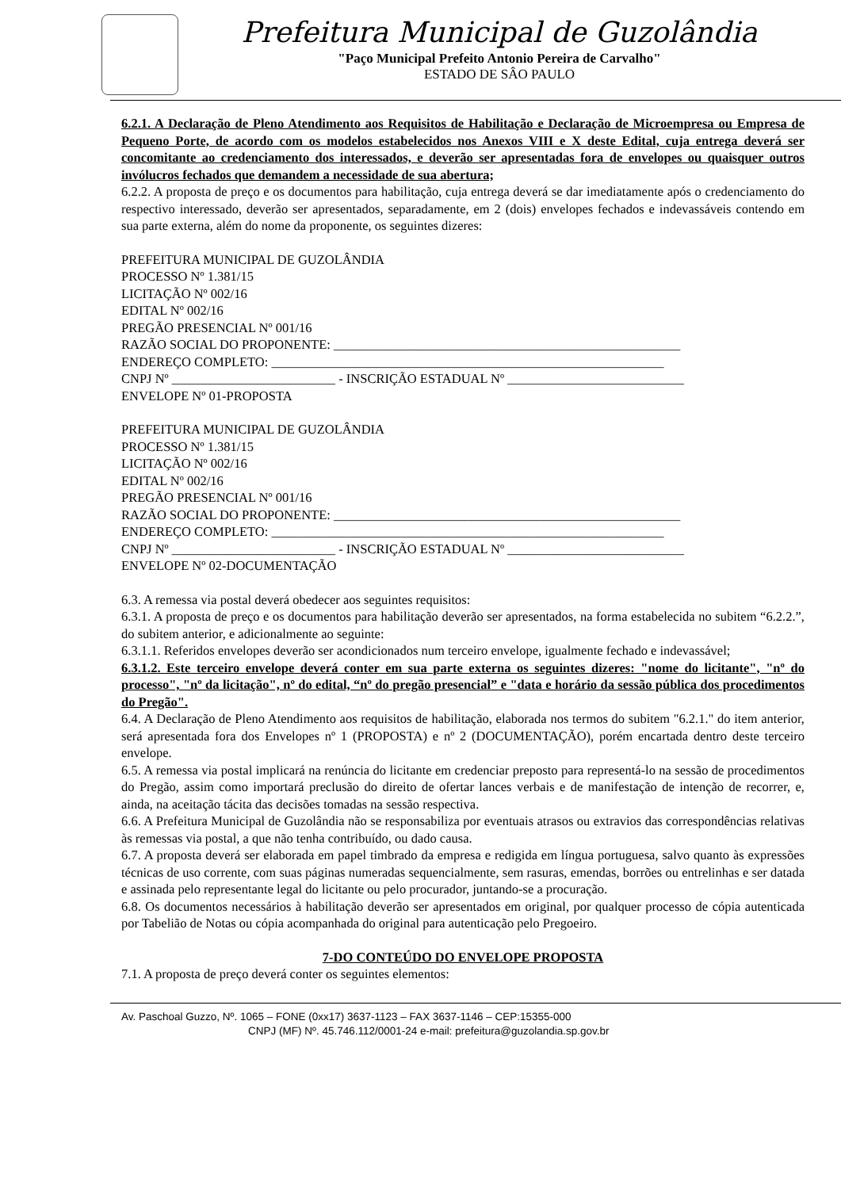Prefeitura Municipal de Guzolândia
"Paço Municipal Prefeito Antonio Pereira de Carvalho"
ESTADO DE SÂO PAULO
6.2.1. A Declaração de Pleno Atendimento aos Requisitos de Habilitação e Declaração de Microempresa ou Empresa de Pequeno Porte, de acordo com os modelos estabelecidos nos Anexos VIII e X deste Edital, cuja entrega deverá ser concomitante ao credenciamento dos interessados, e deverão ser apresentadas fora de envelopes ou quaisquer outros invólucros fechados que demandem a necessidade de sua abertura;
6.2.2. A proposta de preço e os documentos para habilitação, cuja entrega deverá se dar imediatamente após o credenciamento do respectivo interessado, deverão ser apresentados, separadamente, em 2 (dois) envelopes fechados e indevassáveis contendo em sua parte externa, além do nome da proponente, os seguintes dizeres:
PREFEITURA MUNICIPAL DE GUZOLÂNDIA
PROCESSO Nº 1.381/15
LICITAÇÃO Nº 002/16
EDITAL Nº 002/16
PREGÃO PRESENCIAL Nº 001/16
RAZÃO SOCIAL DO PROPONENTE: _____________________________________________________
ENDEREÇO COMPLETO: ____________________________________________________________
CNPJ Nº _________________________ - INSCRIÇÃO ESTADUAL Nº ___________________________
ENVELOPE Nº 01-PROPOSTA
PREFEITURA MUNICIPAL DE GUZOLÂNDIA
PROCESSO Nº 1.381/15
LICITAÇÃO Nº 002/16
EDITAL Nº 002/16
PREGÃO PRESENCIAL Nº 001/16
RAZÃO SOCIAL DO PROPONENTE: _____________________________________________________
ENDEREÇO COMPLETO: ____________________________________________________________
CNPJ Nº _________________________ - INSCRIÇÃO ESTADUAL Nº ___________________________
ENVELOPE Nº 02-DOCUMENTAÇÃO
6.3. A remessa via postal deverá obedecer aos seguintes requisitos:
6.3.1. A proposta de preço e os documentos para habilitação deverão ser apresentados, na forma estabelecida no subitem “6.2.2.”, do subitem anterior, e adicionalmente ao seguinte:
6.3.1.1. Referidos envelopes deverão ser acondicionados num terceiro envelope, igualmente fechado e indevassável;
6.3.1.2. Este terceiro envelope deverá conter em sua parte externa os seguintes dizeres: "nome do licitante", "nº do processo", "nº da licitação", nº do edital, “nº do pregão presencial” e "data e horário da sessão pública dos procedimentos do Pregão".
6.4. A Declaração de Pleno Atendimento aos requisitos de habilitação, elaborada nos termos do subitem "6.2.1." do item anterior, será apresentada fora dos Envelopes nº 1 (PROPOSTA) e nº 2 (DOCUMENTAÇÃO), porém encartada dentro deste terceiro envelope.
6.5. A remessa via postal implicará na renúncia do licitante em credenciar preposto para representá-lo na sessão de procedimentos do Pregão, assim como importará preclusão do direito de ofertar lances verbais e de manifestação de intenção de recorrer, e, ainda, na aceitação tácita das decisões tomadas na sessão respectiva.
6.6. A Prefeitura Municipal de Guzolândia não se responsabiliza por eventuais atrasos ou extravios das correspondências relativas às remessas via postal, a que não tenha contribuído, ou dado causa.
6.7. A proposta deverá ser elaborada em papel timbrado da empresa e redigida em língua portuguesa, salvo quanto às expressões técnicas de uso corrente, com suas páginas numeradas sequencialmente, sem rasuras, emendas, borrões ou entrelinhas e ser datada e assinada pelo representante legal do licitante ou pelo procurador, juntando-se a procuração.
6.8. Os documentos necessários à habilitação deverão ser apresentados em original, por qualquer processo de cópia autenticada por Tabelião de Notas ou cópia acompanhada do original para autenticação pelo Pregoeiro.
7-DO CONTEÚDO DO ENVELOPE PROPOSTA
7.1. A proposta de preço deverá conter os seguintes elementos:
Av. Paschoal Guzzo, Nº. 1065 – FONE (0xx17) 3637-1123 – FAX 3637-1146 – CEP:15355-000
CNPJ (MF) Nº. 45.746.112/0001-24 e-mail: prefeitura@guzolandia.sp.gov.br